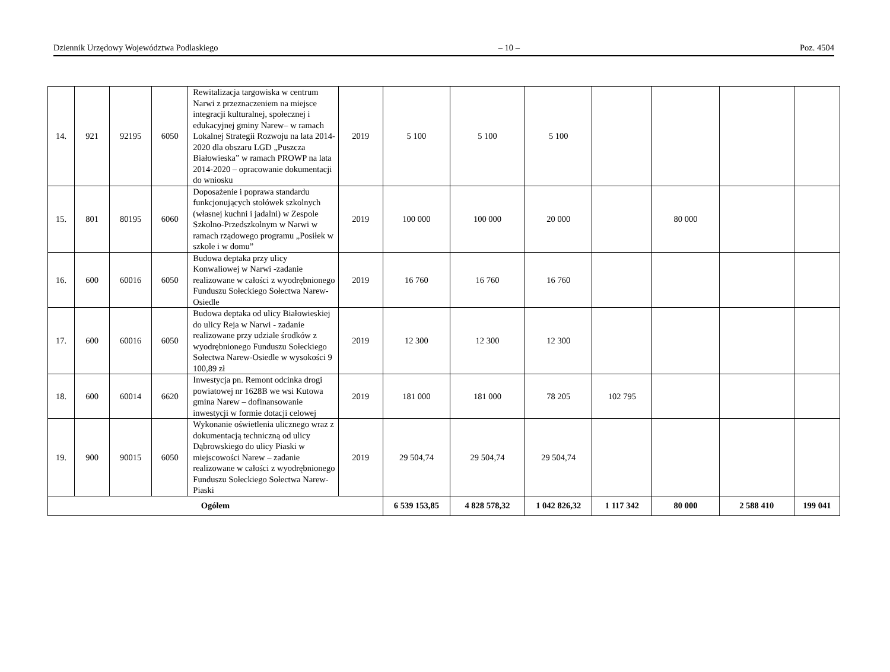Dziennik Urzędowy Województwa Podlaskiego – 10 – Poz. 4504
| 14. | 921 | 92195 | 6050 | Rewitalizacja targowiska w centrum Narwi z przeznaczeniem na miejsce integracji kulturalnej, społecznej i edukacyjnej gminy Narew– w ramach Lokalnej Strategii Rozwoju na lata 2014-2020 dla obszaru LGD „Puszcza Białowieska” w ramach PROWP na lata 2014-2020 – opracowanie dokumentacji do wniosku | 2019 | 5 100 | 5 100 | 5 100 | | | | |
| 15. | 801 | 80195 | 6060 | Doposażenie i poprawa standardu funkcjonujących stołówek szkolnych (własnej kuchni i jadalni) w Zespole Szkolno-Przedszkolnym w Narwi w ramach rządowego programu „Posiłek w szkole i w domu” | 2019 | 100 000 | 100 000 | 20 000 | | 80 000 | | |
| 16. | 600 | 60016 | 6050 | Budowa deptaka przy ulicy Konwaliowej w Narwi -zadanie realizowane w całości z wyodrębnionego Funduszu Sołeckiego Sołectwa Narew-Osiedle | 2019 | 16 760 | 16 760 | 16 760 | | | | |
| 17. | 600 | 60016 | 6050 | Budowa deptaka od ulicy Białowieskiej do ulicy Reja w Narwi - zadanie realizowane przy udziale środków z wyodrębnionego Funduszu Sołeckiego Sołectwa Narew-Osiedle w wysokości 9 100,89 zł | 2019 | 12 300 | 12 300 | 12 300 | | | | |
| 18. | 600 | 60014 | 6620 | Inwestycja pn. Remont odcinka drogi powiatowej nr 1628B we wsi Kutowa gmina Narew – dofinansowanie inwestycji w formie dotacji celowej | 2019 | 181 000 | 181 000 | 78 205 | 102 795 | | | |
| 19. | 900 | 90015 | 6050 | Wykonanie oświetlenia ulicznego wraz z dokumentacją techniczną od ulicy Dąbrowskiego do ulicy Piaski w miejscowości Narew – zadanie realizowane w całości z wyodrębnionego Funduszu Sołeckiego Sołectwa Narew-Piaski | 2019 | 29 504,74 | 29 504,74 | 29 504,74 | | | | |
| Ogółem | | | | | | 6 539 153,85 | 4 828 578,32 | 1 042 826,32 | 1 117 342 | 80 000 | 2 588 410 | 199 041 |